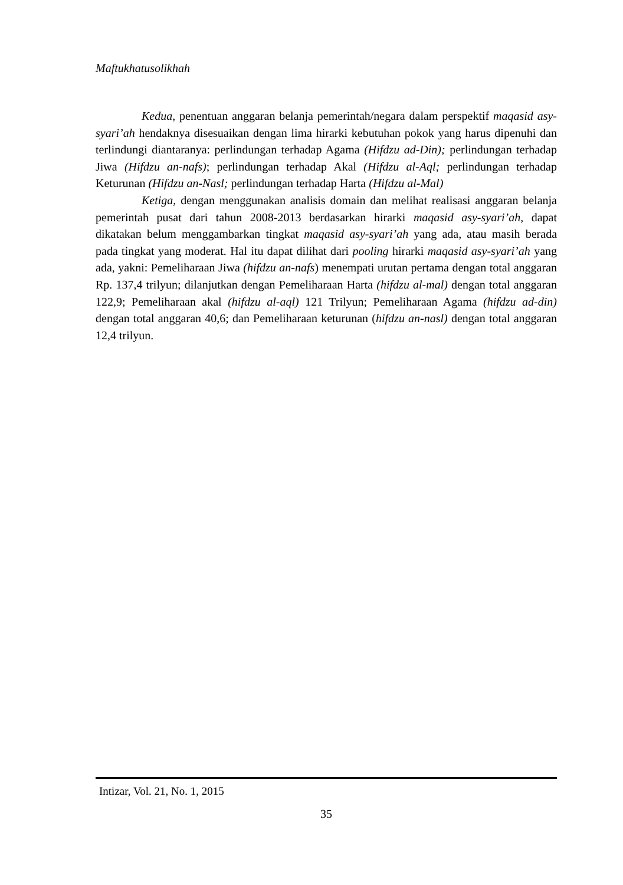Maftukhatusolikhah
Kedua, penentuan anggaran belanja pemerintah/negara dalam perspektif maqasid asy-syari’ah hendaknya disesuaikan dengan lima hirarki kebutuhan pokok yang harus dipenuhi dan terlindungi diantaranya: perlindungan terhadap Agama (Hifdzu ad-Din); perlindungan terhadap Jiwa (Hifdzu an-nafs); perlindungan terhadap Akal (Hifdzu al-Aql; perlindungan terhadap Keturunan (Hifdzu an-Nasl; perlindungan terhadap Harta (Hifdzu al-Mal)
Ketiga, dengan menggunakan analisis domain dan melihat realisasi anggaran belanja pemerintah pusat dari tahun 2008-2013 berdasarkan hirarki maqasid asy-syari’ah, dapat dikatakan belum menggambarkan tingkat maqasid asy-syari’ah yang ada, atau masih berada pada tingkat yang moderat. Hal itu dapat dilihat dari pooling hirarki maqasid asy-syari’ah yang ada, yakni: Pemeliharaan Jiwa (hifdzu an-nafs) menempati urutan pertama dengan total anggaran Rp. 137,4 trilyun; dilanjutkan dengan Pemeliharaan Harta (hifdzu al-mal) dengan total anggaran 122,9; Pemeliharaan akal (hifdzu al-aql) 121 Trilyun; Pemeliharaan Agama (hifdzu ad-din) dengan total anggaran 40,6; dan Pemeliharaan keturunan (hifdzu an-nasl) dengan total anggaran 12,4 trilyun.
Intizar, Vol. 21, No. 1, 2015
35